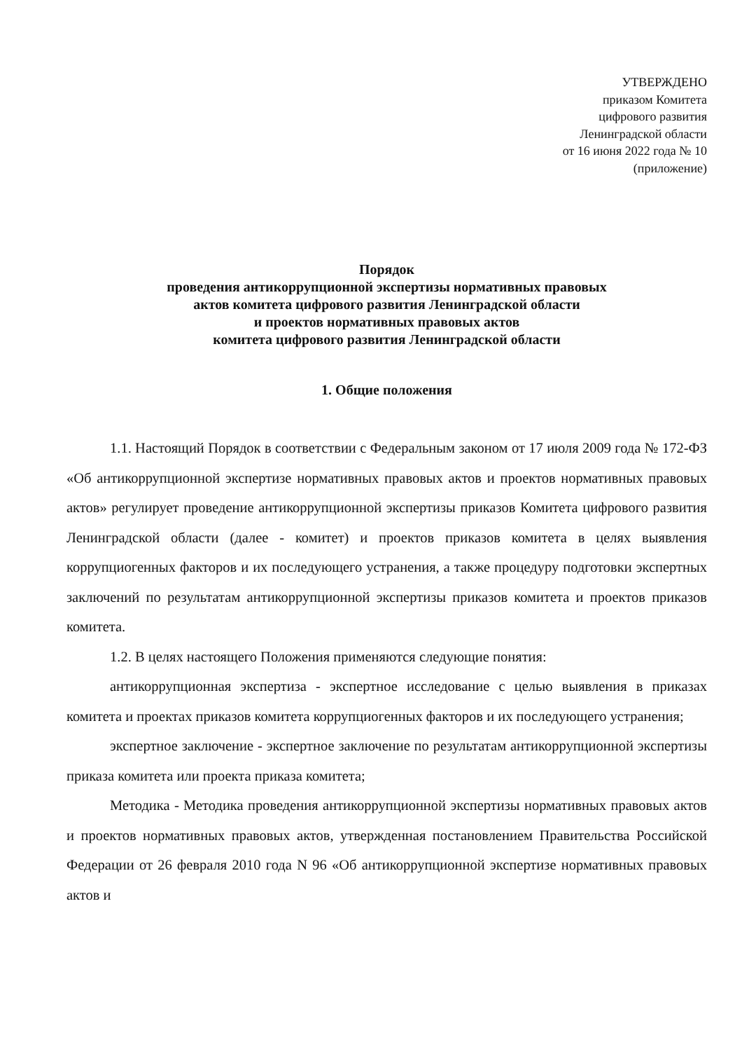УТВЕРЖДЕНО
приказом Комитета
цифрового развития
Ленинградской области
от 16 июня 2022 года № 10
(приложение)
Порядок
проведения антикоррупционной экспертизы нормативных правовых
актов комитета цифрового развития Ленинградской области
и проектов нормативных правовых актов
комитета цифрового развития Ленинградской области
1. Общие положения
1.1. Настоящий Порядок в соответствии с Федеральным законом от 17 июля 2009 года № 172-ФЗ «Об антикоррупционной экспертизе нормативных правовых актов и проектов нормативных правовых актов» регулирует проведение антикоррупционной экспертизы приказов Комитета цифрового развития Ленинградской области (далее - комитет) и проектов приказов комитета в целях выявления коррупциогенных факторов и их последующего устранения, а также процедуру подготовки экспертных заключений по результатам антикоррупционной экспертизы приказов комитета и проектов приказов комитета.
1.2. В целях настоящего Положения применяются следующие понятия:
антикоррупционная экспертиза - экспертное исследование с целью выявления в приказах комитета и проектах приказов комитета коррупциогенных факторов и их последующего устранения;
экспертное заключение - экспертное заключение по результатам антикоррупционной экспертизы приказа комитета или проекта приказа комитета;
Методика - Методика проведения антикоррупционной экспертизы нормативных правовых актов и проектов нормативных правовых актов, утвержденная постановлением Правительства Российской Федерации от 26 февраля 2010 года N 96 «Об антикоррупционной экспертизе нормативных правовых актов и